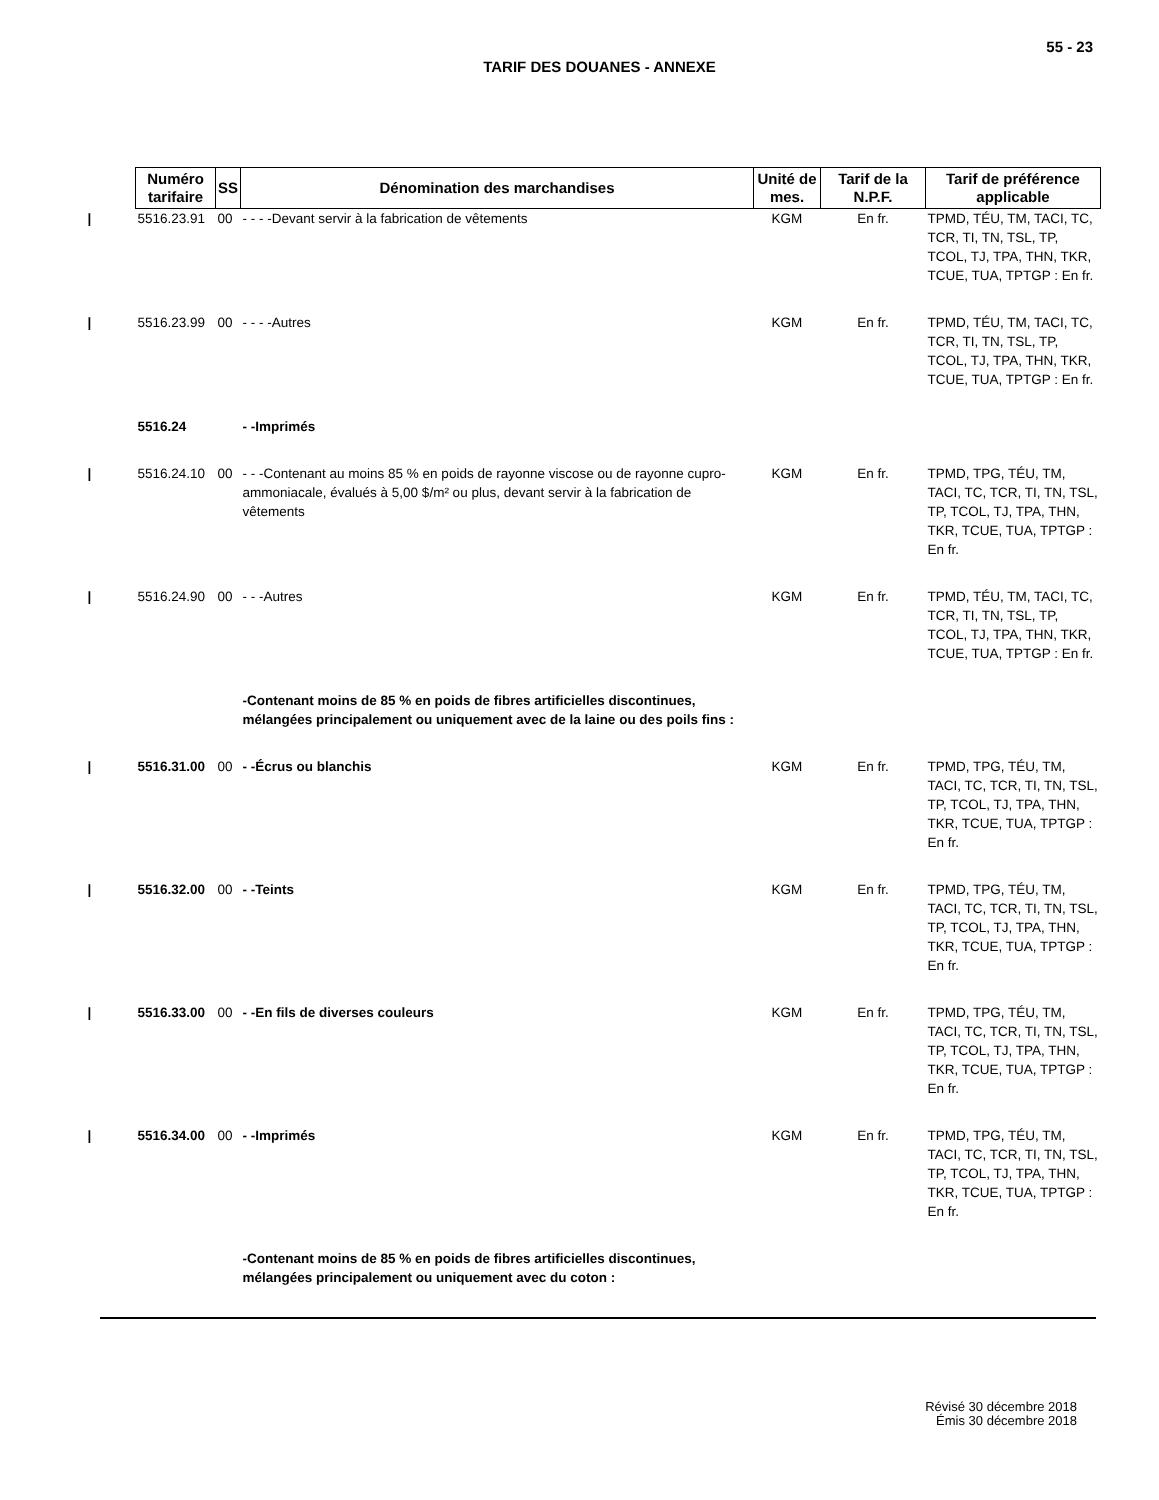55 - 23
TARIF DES DOUANES - ANNEXE
| Numéro tarifaire | SS | Dénomination des marchandises | Unité de mes. | Tarif de la N.P.F. | Tarif de préférence applicable |
| --- | --- | --- | --- | --- | --- |
| / 5516.23.91 | 00 | - - - -Devant servir à la fabrication de vêtements | KGM | En fr. | TPMD, TÉU, TM, TACI, TC, TCR, TI, TN, TSL, TP, TCOL, TJ, TPA, THN, TKR, TCUE, TUA, TPTGP : En fr. |
| / 5516.23.99 | 00 | - - - -Autres | KGM | En fr. | TPMD, TÉU, TM, TACI, TC, TCR, TI, TN, TSL, TP, TCOL, TJ, TPA, THN, TKR, TCUE, TUA, TPTGP : En fr. |
| 5516.24 | | - -Imprimés | | | |
| / 5516.24.10 | 00 | - - -Contenant au moins 85 % en poids de rayonne viscose ou de rayonne cupro-ammoniacale, évalués à 5,00 $/m² ou plus, devant servir à la fabrication de vêtements | KGM | En fr. | TPMD, TPG, TÉU, TM, TACI, TC, TCR, TI, TN, TSL, TP, TCOL, TJ, TPA, THN, TKR, TCUE, TUA, TPTGP : En fr. |
| / 5516.24.90 | 00 | - - -Autres | KGM | En fr. | TPMD, TÉU, TM, TACI, TC, TCR, TI, TN, TSL, TP, TCOL, TJ, TPA, THN, TKR, TCUE, TUA, TPTGP : En fr. |
| | | -Contenant moins de 85 % en poids de fibres artificielles discontinues, mélangées principalement ou uniquement avec de la laine ou des poils fins : | | | |
| / 5516.31.00 | 00 | - -Écrus ou blanchis | KGM | En fr. | TPMD, TPG, TÉU, TM, TACI, TC, TCR, TI, TN, TSL, TP, TCOL, TJ, TPA, THN, TKR, TCUE, TUA, TPTGP : En fr. |
| / 5516.32.00 | 00 | - -Teints | KGM | En fr. | TPMD, TPG, TÉU, TM, TACI, TC, TCR, TI, TN, TSL, TP, TCOL, TJ, TPA, THN, TKR, TCUE, TUA, TPTGP : En fr. |
| / 5516.33.00 | 00 | - -En fils de diverses couleurs | KGM | En fr. | TPMD, TPG, TÉU, TM, TACI, TC, TCR, TI, TN, TSL, TP, TCOL, TJ, TPA, THN, TKR, TCUE, TUA, TPTGP : En fr. |
| / 5516.34.00 | 00 | - -Imprimés | KGM | En fr. | TPMD, TPG, TÉU, TM, TACI, TC, TCR, TI, TN, TSL, TP, TCOL, TJ, TPA, THN, TKR, TCUE, TUA, TPTGP : En fr. |
| | | -Contenant moins de 85 % en poids de fibres artificielles discontinues, mélangées principalement ou uniquement avec du coton : | | | |
Révisé 30 décembre 2018
Émis 30 décembre 2018